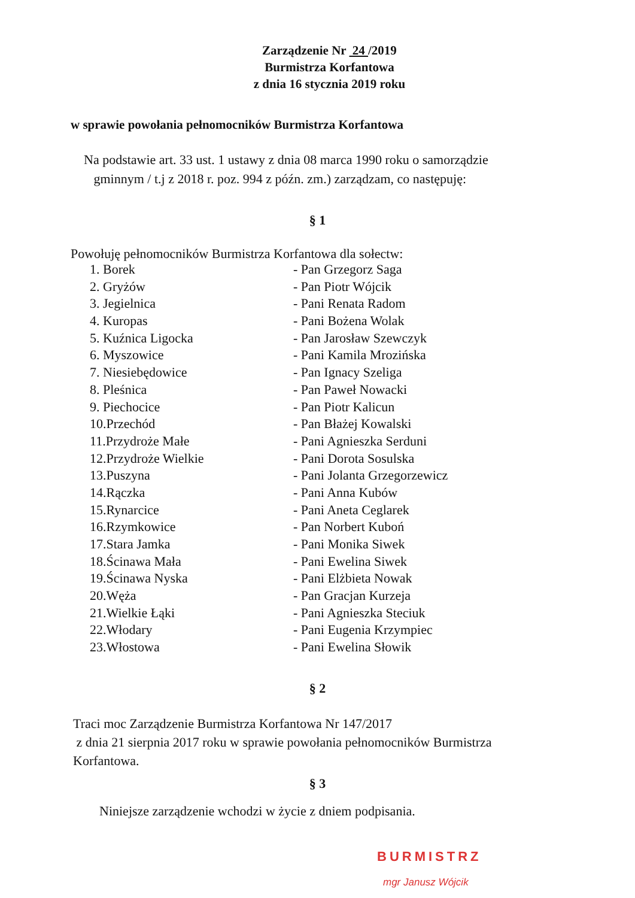Zarządzenie Nr 24 /2019
Burmistrza Korfantowa
z dnia 16 stycznia 2019 roku
w sprawie powołania pełnomocników Burmistrza Korfantowa
Na podstawie art. 33 ust. 1 ustawy z dnia 08 marca 1990 roku o samorządzie
gminnym / t.j z 2018 r. poz. 994 z późn. zm.) zarządzam, co następuję:
§ 1
Powołuję pełnomocników Burmistrza Korfantowa dla sołectw:
| 1. Borek | - Pan Grzegorz Saga |
| 2. Gryżów | - Pan Piotr Wójcik |
| 3. Jegielnica | - Pani Renata Radom |
| 4. Kuropas | - Pani Bożena Wolak |
| 5. Kuźnica Ligocka | - Pan Jarosław Szewczyk |
| 6. Myszowice | - Pani Kamila Mrozińska |
| 7. Niesiebędowice | - Pan Ignacy Szeliga |
| 8. Pleśnica | - Pan Paweł Nowacki |
| 9. Piechocice | - Pan Piotr Kalicun |
| 10.Przechód | - Pan Błażej Kowalski |
| 11.Przydroże Małe | - Pani Agnieszka Serduni |
| 12.Przydroże Wielkie | - Pani Dorota Sosulska |
| 13.Puszyna | - Pani Jolanta Grzegorzewicz |
| 14.Rączka | - Pani Anna Kubów |
| 15.Rynarcice | - Pani Aneta Ceglarek |
| 16.Rzymkowice | - Pan Norbert Kuboń |
| 17.Stara Jamka | - Pani Monika Siwek |
| 18.Ścinawa Mała | - Pani Ewelina Siwek |
| 19.Ścinawa Nyska | - Pani Elżbieta Nowak |
| 20.Węża | - Pan Gracjan Kurzeja |
| 21.Wielkie Łąki | - Pani Agnieszka Steciuk |
| 22.Włodary | - Pani Eugenia Krzympiec |
| 23.Włostowa | - Pani Ewelina Słowik |
§ 2
Traci moc Zarządzenie Burmistrza Korfantowa Nr 147/2017
z dnia 21 sierpnia 2017 roku w sprawie powołania pełnomocników Burmistrza
Korfantowa.
§ 3
Niniejsze zarządzenie wchodzi w życie z dniem podpisania.
BURMISTRZ
mgr Janusz Wójcik